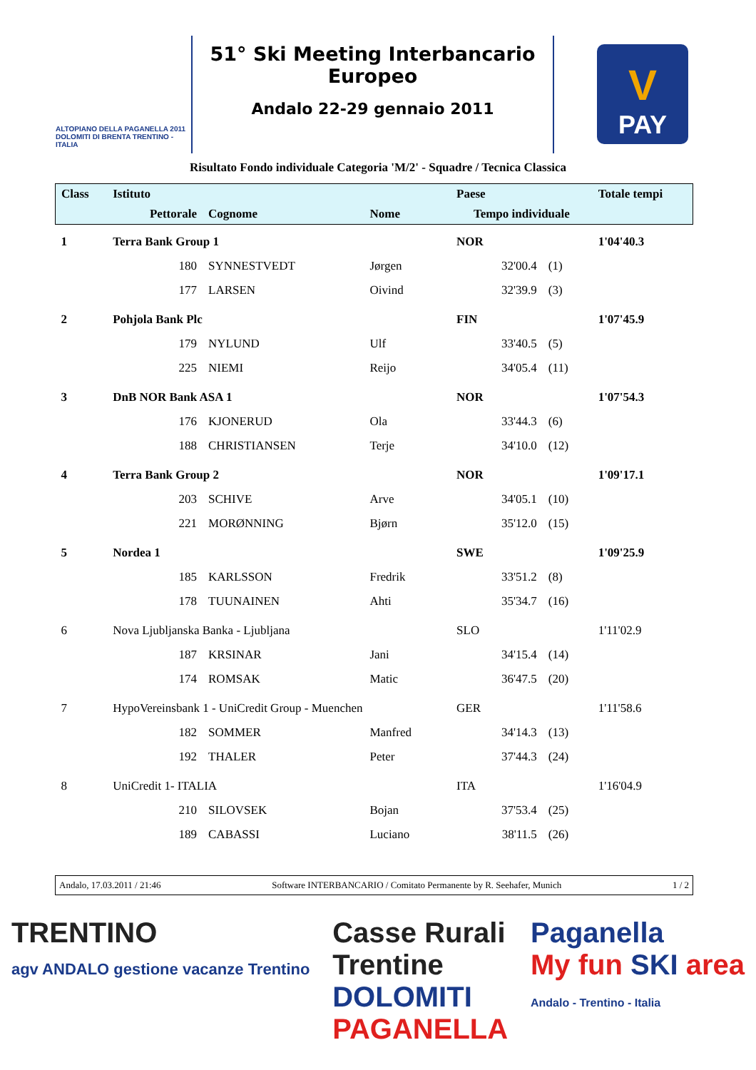ALTOPIANO DELLA PAGANELLA 2011
DOLOMITI DI BRENTA TRENTINO - ITALIA
51° Ski Meeting Interbancario Europeo
Andalo 22-29 gennaio 2011
V
PAY
Risultato Fondo individuale Categoria 'M/2' - Squadre / Tecnica Classica
| Class | Istituto | | | Paese | | | Totale tempi |
| --- | --- | --- | --- | --- | --- | --- | --- |
| | Pettorale | Cognome | Nome | Tempo individuale | | | |
| 1 | Terra Bank Group 1 | | | NOR | | | 1'04'40.3 |
| | 180 | SYNNESTVEDT | Jørgen | | 32'00.4 | (1) | |
| | 177 | LARSEN | Oivind | | 32'39.9 | (3) | |
| 2 | Pohjola Bank Plc | | | FIN | | | 1'07'45.9 |
| | 179 | NYLUND | Ulf | | 33'40.5 | (5) | |
| | 225 | NIEMI | Reijo | | 34'05.4 | (11) | |
| 3 | DnB NOR Bank ASA 1 | | | NOR | | | 1'07'54.3 |
| | 176 | KJONERUD | Ola | | 33'44.3 | (6) | |
| | 188 | CHRISTIANSEN | Terje | | 34'10.0 | (12) | |
| 4 | Terra Bank Group 2 | | | NOR | | | 1'09'17.1 |
| | 203 | SCHIVE | Arve | | 34'05.1 | (10) | |
| | 221 | MORØNNING | Bjørn | | 35'12.0 | (15) | |
| 5 | Nordea 1 | | | SWE | | | 1'09'25.9 |
| | 185 | KARLSSON | Fredrik | | 33'51.2 | (8) | |
| | 178 | TUUNAINEN | Ahti | | 35'34.7 | (16) | |
| 6 | Nova Ljubljanska Banka - Ljubljana | | | SLO | | | 1'11'02.9 |
| | 187 | KRSINAR | Jani | | 34'15.4 | (14) | |
| | 174 | ROMSAK | Matic | | 36'47.5 | (20) | |
| 7 | HypoVereinsbank 1 - UniCredit Group - Muenchen | | | GER | | | 1'11'58.6 |
| | 182 | SOMMER | Manfred | | 34'14.3 | (13) | |
| | 192 | THALER | Peter | | 37'44.3 | (24) | |
| 8 | UniCredit 1- ITALIA | | | ITA | | | 1'16'04.9 |
| | 210 | SILOVSEK | Bojan | | 37'53.4 | (25) | |
| | 189 | CABASSI | Luciano | | 38'11.5 | (26) | |
Andalo, 17.03.2011 / 21:46 Software INTERBANCARIO / Comitato Permanente by R. Seehafer, Munich 1 / 2
TRENTINO
agv ANDALO gestione vacanze Trentino
Casse Rurali
Trentine
DOLOMITI
PAGANELLA
Paganella
My fun SKI area
Andalo - Trentino - Italia